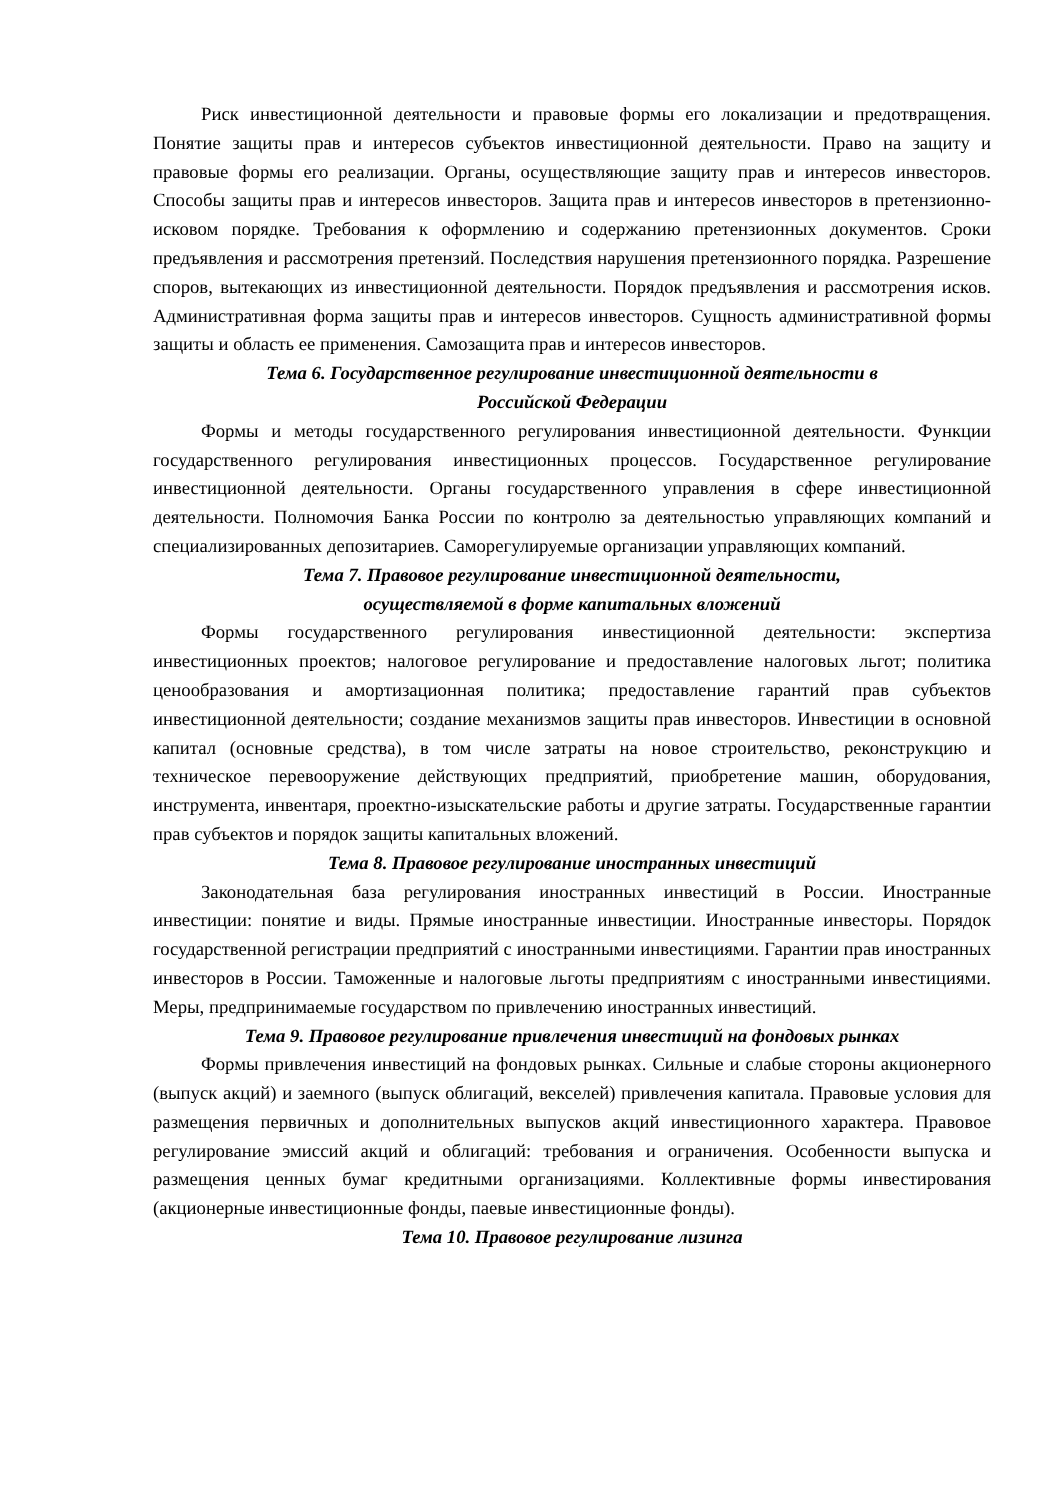Риск инвестиционной деятельности и правовые формы его локализации и предотвращения. Понятие защиты прав и интересов субъектов инвестиционной деятельности. Право на защиту и правовые формы его реализации. Органы, осуществляющие защиту прав и интересов инвесторов. Способы защиты прав и интересов инвесторов. Защита прав и интересов инвесторов в претензионно-исковом порядке. Требования к оформлению и содержанию претензионных документов. Сроки предъявления и рассмотрения претензий. Последствия нарушения претензионного порядка. Разрешение споров, вытекающих из инвестиционной деятельности. Порядок предъявления и рассмотрения исков. Административная форма защиты прав и интересов инвесторов. Сущность административной формы защиты и область ее применения. Самозащита прав и интересов инвесторов.
Тема 6. Государственное регулирование инвестиционной деятельности в
Российской Федерации
Формы и методы государственного регулирования инвестиционной деятельности. Функции государственного регулирования инвестиционных процессов. Государственное регулирование инвестиционной деятельности. Органы государственного управления в сфере инвестиционной деятельности. Полномочия Банка России по контролю за деятельностью управляющих компаний и специализированных депозитариев. Саморегулируемые организации управляющих компаний.
Тема 7. Правовое регулирование инвестиционной деятельности,
осуществляемой в форме капитальных вложений
Формы государственного регулирования инвестиционной деятельности: экспертиза инвестиционных проектов; налоговое регулирование и предоставление налоговых льгот; политика ценообразования и амортизационная политика; предоставление гарантий прав субъектов инвестиционной деятельности; создание механизмов защиты прав инвесторов. Инвестиции в основной капитал (основные средства), в том числе затраты на новое строительство, реконструкцию и техническое перевооружение действующих предприятий, приобретение машин, оборудования, инструмента, инвентаря, проектно-изыскательские работы и другие затраты. Государственные гарантии прав субъектов и порядок защиты капитальных вложений.
Тема 8. Правовое регулирование иностранных инвестиций
Законодательная база регулирования иностранных инвестиций в России. Иностранные инвестиции: понятие и виды. Прямые иностранные инвестиции. Иностранные инвесторы. Порядок государственной регистрации предприятий с иностранными инвестициями. Гарантии прав иностранных инвесторов в России. Таможенные и налоговые льготы предприятиям с иностранными инвестициями. Меры, предпринимаемые государством по привлечению иностранных инвестиций.
Тема 9. Правовое регулирование привлечения инвестиций на фондовых рынках
Формы привлечения инвестиций на фондовых рынках. Сильные и слабые стороны акционерного (выпуск акций) и заемного (выпуск облигаций, векселей) привлечения капитала. Правовые условия для размещения первичных и дополнительных выпусков акций инвестиционного характера. Правовое регулирование эмиссий акций и облигаций: требования и ограничения. Особенности выпуска и размещения ценных бумаг кредитными организациями. Коллективные формы инвестирования (акционерные инвестиционные фонды, паевые инвестиционные фонды).
Тема 10. Правовое регулирование лизинга